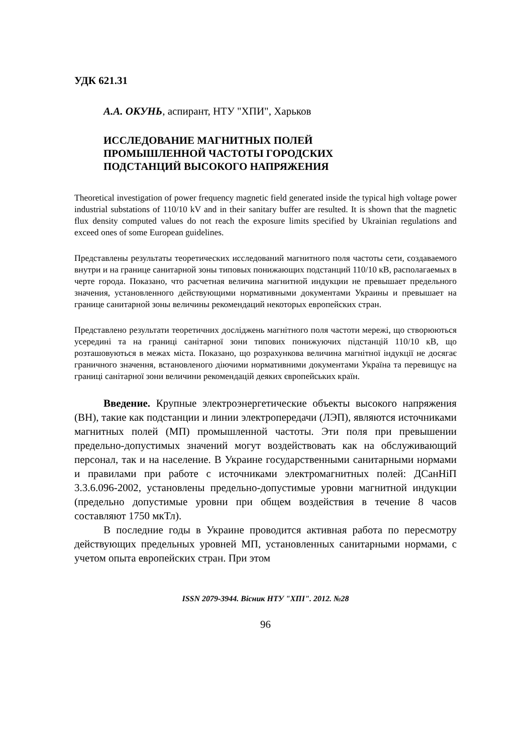УДК 621.31
А.А. ОКУНЬ, аспирант, НТУ "ХПИ", Харьков
ИССЛЕДОВАНИЕ МАГНИТНЫХ ПОЛЕЙ
ПРОМЫШЛЕННОЙ ЧАСТОТЫ ГОРОДСКИХ
ПОДСТАНЦИЙ ВЫСОКОГО НАПРЯЖЕНИЯ
Theoretical investigation of power frequency magnetic field generated inside the typical high voltage power industrial substations of 110/10 kV and in their sanitary buffer are resulted. It is shown that the magnetic flux density computed values do not reach the exposure limits specified by Ukrainian regulations and exceed ones of some European guidelines.
Представлены результаты теоретических исследований магнитного поля частоты сети, создаваемого внутри и на границе санитарной зоны типовых понижающих подстанций 110/10 кВ, располагаемых в черте города. Показано, что расчетная величина магнитной индукции не превышает предельного значения, установленного действующими нормативными документами Украины и превышает на границе санитарной зоны величины рекомендаций некоторых европейских стран.
Представлено результати теоретичних досліджень магнітного поля частоти мережі, що створюються усередині та на границі санітарної зони типових понижуючих підстанцій 110/10 кВ, що розташовуються в межах міста. Показано, що розрахункова величина магнітної індукції не досягає граничного значення, встановленого діючими нормативними документами Україна та перевищує на границі санітарної зони величини рекомендацій деяких європейських країн.
Введение. Крупные электроэнергетические объекты высокого напряжения (ВН), такие как подстанции и линии электропередачи (ЛЭП), являются источниками магнитных полей (МП) промышленной частоты. Эти поля при превышении предельно-допустимых значений могут воздействовать как на обслуживающий персонал, так и на население. В Украине государственными санитарными нормами и правилами при работе с источниками электромагнитных полей: ДСанНіП 3.3.6.096-2002, установлены предельно-допустимые уровни магнитной индукции (предельно допустимые уровни при общем воздействия в течение 8 часов составляют 1750 мкТл).
В последние годы в Украине проводится активная работа по пересмотру действующих предельных уровней МП, установленных санитарными нормами, с учетом опыта европейских стран. При этом
ISSN 2079-3944. Вісник НТУ "ХПІ". 2012. №28
96